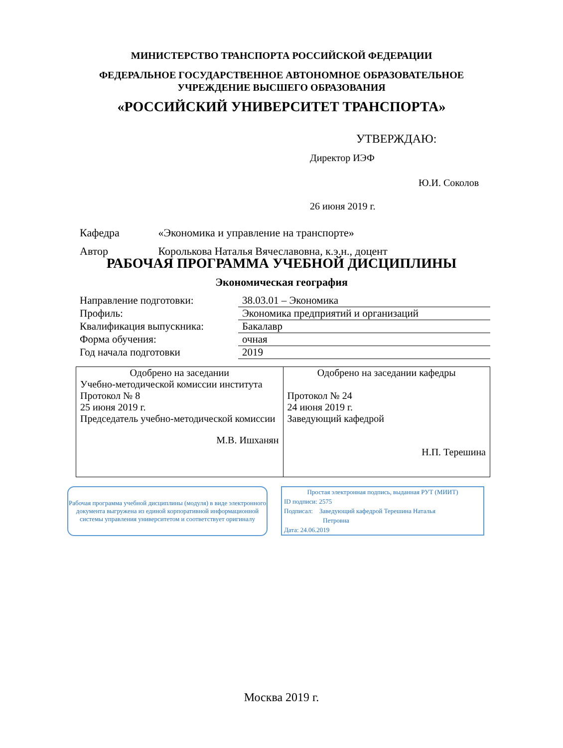МИНИСТЕРСТВО ТРАНСПОРТА РОССИЙСКОЙ ФЕДЕРАЦИИ
ФЕДЕРАЛЬНОЕ ГОСУДАРСТВЕННОЕ АВТОНОМНОЕ ОБРАЗОВАТЕЛЬНОЕ
УЧРЕЖДЕНИЕ ВЫСШЕГО ОБРАЗОВАНИЯ
«РОССИЙСКИЙ УНИВЕРСИТЕТ ТРАНСПОРТА»
УТВЕРЖДАЮ:
Директор ИЭФ
Ю.И. Соколов
26 июня 2019 г.
Кафедра «Экономика и управление на транспорте»
Автор Королькова Наталья Вячеславовна, к.э.н., доцент
РАБОЧАЯ ПРОГРАММА УЧЕБНОЙ ДИСЦИПЛИНЫ
Экономическая география
| Направление подготовки: | 38.03.01 – Экономика |
| Профиль: | Экономика предприятий и организаций |
| Квалификация выпускника: | Бакалавр |
| Форма обучения: | очная |
| Год начала подготовки | 2019 |
| Одобрено на заседании Учебно-методической комиссии института Протокол № 8 25 июня 2019 г. Председатель учебно-методической комиссии М.В. Ишханян | Одобрено на заседании кафедры Протокол № 24 24 июня 2019 г. Заведующий кафедрой Н.П. Терешина |
Рабочая программа учебной дисциплины (модуля) в виде электронного документа выгружена из единой корпоративной информационной системы управления университетом и соответствует оригиналу
Простая электронная подпись, выданная РУТ (МИИТ)
ID подписи: 2575
Подписал: Заведующий кафедрой Терешина Наталья
Петровна
Дата: 24.06.2019
Москва 2019 г.